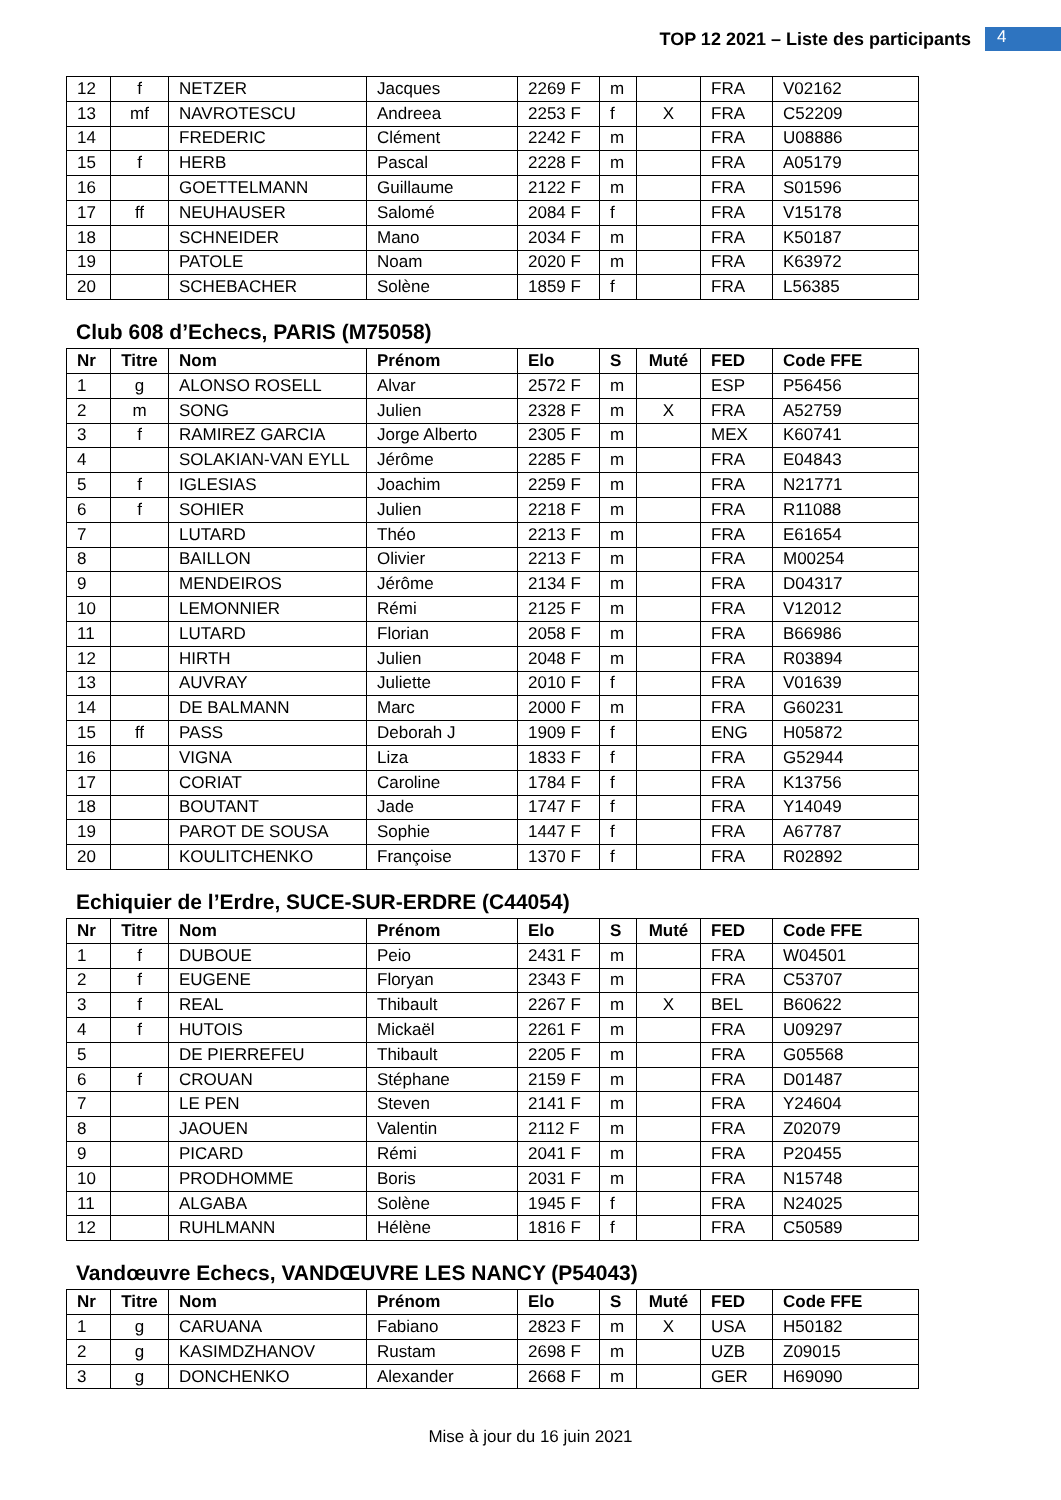TOP 12 2021 – Liste des participants 4
| 12 | f | NETZER | Jacques | 2269 F | m | | FRA | V02162 |
| 13 | mf | NAVROTESCU | Andreea | 2253 F | f | X | FRA | C52209 |
| 14 | | FREDERIC | Clément | 2242 F | m | | FRA | U08886 |
| 15 | f | HERB | Pascal | 2228 F | m | | FRA | A05179 |
| 16 | | GOETTELMANN | Guillaume | 2122 F | m | | FRA | S01596 |
| 17 | ff | NEUHAUSER | Salomé | 2084 F | f | | FRA | V15178 |
| 18 | | SCHNEIDER | Mano | 2034 F | m | | FRA | K50187 |
| 19 | | PATOLE | Noam | 2020 F | m | | FRA | K63972 |
| 20 | | SCHEBACHER | Solène | 1859 F | f | | FRA | L56385 |
Club 608 d’Echecs, PARIS (M75058)
| Nr | Titre | Nom | Prénom | Elo | S | Muté | FED | Code FFE |
| --- | --- | --- | --- | --- | --- | --- | --- | --- |
| 1 | g | ALONSO ROSELL | Alvar | 2572 F | m | | ESP | P56456 |
| 2 | m | SONG | Julien | 2328 F | m | X | FRA | A52759 |
| 3 | f | RAMIREZ GARCIA | Jorge Alberto | 2305 F | m | | MEX | K60741 |
| 4 | | SOLAKIAN-VAN EYLL | Jérôme | 2285 F | m | | FRA | E04843 |
| 5 | f | IGLESIAS | Joachim | 2259 F | m | | FRA | N21771 |
| 6 | f | SOHIER | Julien | 2218 F | m | | FRA | R11088 |
| 7 | | LUTARD | Théo | 2213 F | m | | FRA | E61654 |
| 8 | | BAILLON | Olivier | 2213 F | m | | FRA | M00254 |
| 9 | | MENDEIROS | Jérôme | 2134 F | m | | FRA | D04317 |
| 10 | | LEMONNIER | Rémi | 2125 F | m | | FRA | V12012 |
| 11 | | LUTARD | Florian | 2058 F | m | | FRA | B66986 |
| 12 | | HIRTH | Julien | 2048 F | m | | FRA | R03894 |
| 13 | | AUVRAY | Juliette | 2010 F | f | | FRA | V01639 |
| 14 | | DE BALMANN | Marc | 2000 F | m | | FRA | G60231 |
| 15 | ff | PASS | Deborah J | 1909 F | f | | ENG | H05872 |
| 16 | | VIGNA | Liza | 1833 F | f | | FRA | G52944 |
| 17 | | CORIAT | Caroline | 1784 F | f | | FRA | K13756 |
| 18 | | BOUTANT | Jade | 1747 F | f | | FRA | Y14049 |
| 19 | | PAROT DE SOUSA | Sophie | 1447 F | f | | FRA | A67787 |
| 20 | | KOULITCHENKO | Françoise | 1370 F | f | | FRA | R02892 |
Echiquier de l’Erdre, SUCE-SUR-ERDRE (C44054)
| Nr | Titre | Nom | Prénom | Elo | S | Muté | FED | Code FFE |
| --- | --- | --- | --- | --- | --- | --- | --- | --- |
| 1 | f | DUBOUE | Peio | 2431 F | m | | FRA | W04501 |
| 2 | f | EUGENE | Floryan | 2343 F | m | | FRA | C53707 |
| 3 | f | REAL | Thibault | 2267 F | m | X | BEL | B60622 |
| 4 | f | HUTOIS | Mickaël | 2261 F | m | | FRA | U09297 |
| 5 | | DE PIERREFEU | Thibault | 2205 F | m | | FRA | G05568 |
| 6 | f | CROUAN | Stéphane | 2159 F | m | | FRA | D01487 |
| 7 | | LE PEN | Steven | 2141 F | m | | FRA | Y24604 |
| 8 | | JAOUEN | Valentin | 2112 F | m | | FRA | Z02079 |
| 9 | | PICARD | Rémi | 2041 F | m | | FRA | P20455 |
| 10 | | PRODHOMME | Boris | 2031 F | m | | FRA | N15748 |
| 11 | | ALGABA | Solène | 1945 F | f | | FRA | N24025 |
| 12 | | RUHLMANN | Hélène | 1816 F | f | | FRA | C50589 |
Vandœuvre Echecs, VANDŒUVRE LES NANCY (P54043)
| Nr | Titre | Nom | Prénom | Elo | S | Muté | FED | Code FFE |
| --- | --- | --- | --- | --- | --- | --- | --- | --- |
| 1 | g | CARUANA | Fabiano | 2823 F | m | X | USA | H50182 |
| 2 | g | KASIMDZHANOV | Rustam | 2698 F | m | | UZB | Z09015 |
| 3 | g | DONCHENKO | Alexander | 2668 F | m | | GER | H69090 |
Mise à jour du 16 juin 2021